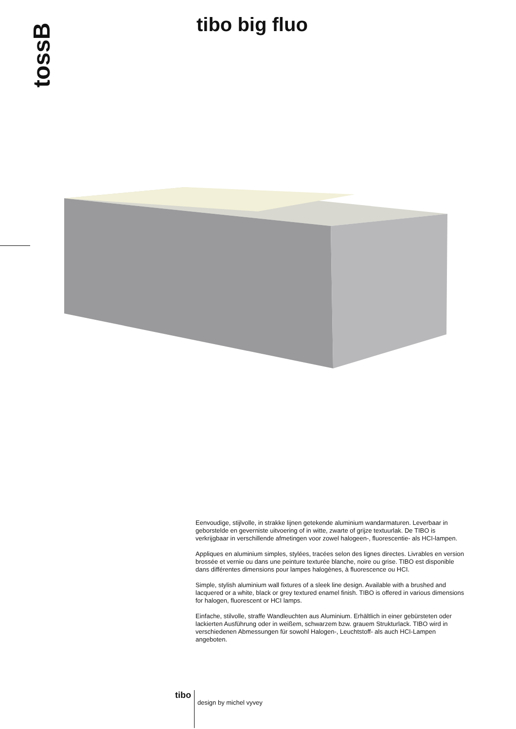tossB tibo big fluo
Eenvoudige, stijlvolle, in strakke lijnen getekende aluminium wandarmaturen. Leverbaar in geborstelde en geverniste uitvoering of in witte, zwarte of grijze textuurlak. De TIBO is verkrijgbaar in verschillende afmetingen voor zowel halogeen-, fluorescentie- als HCI-lampen.
Appliques en aluminium simples, stylées, tracées selon des lignes directes. Livrables en version brossée et vernie ou dans une peinture texturée blanche, noire ou grise. TIBO est disponible dans différentes dimensions pour lampes halogènes, à fluorescence ou HCI.
Simple, stylish aluminium wall fixtures of a sleek line design. Available with a brushed and lacquered or a white, black or grey textured enamel finish. TIBO is offered in various dimensions for halogen, fluorescent or HCI lamps.
Einfache, stilvolle, straffe Wandleuchten aus Aluminium. Erhältlich in einer gebürsteten oder lackierten Ausführung oder in weißem, schwarzem bzw. grauem Strukturlack. TIBO wird in verschiedenen Abmessungen für sowohl Halogen-, Leuchtstoff- als auch HCI-Lampen angeboten.
tibo design by michel vyvey